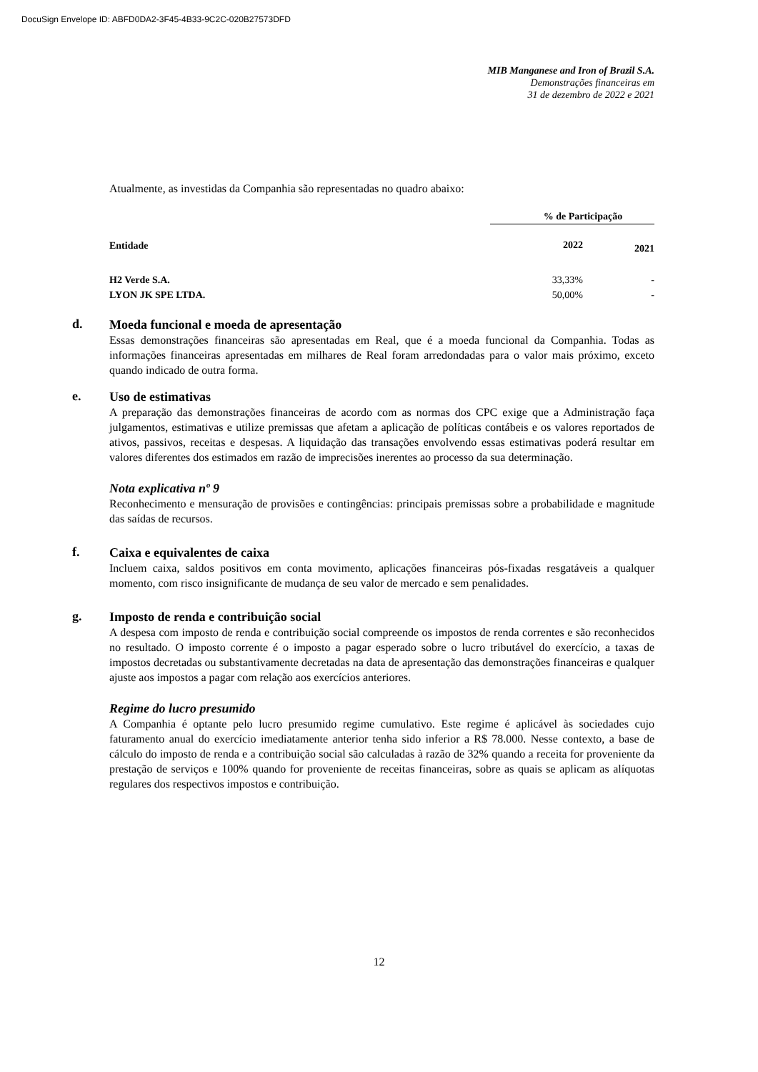DocuSign Envelope ID: ABFD0DA2-3F45-4B33-9C2C-020B27573DFD
MIB Manganese and Iron of Brazil S.A.
Demonstrações financeiras em
31 de dezembro de 2022 e 2021
Atualmente, as investidas da Companhia são representadas no quadro abaixo:
| Entidade | % de Participação | |
| --- | --- | --- |
| | 2022 | 2021 |
| H2 Verde S.A. | 33,33% | - |
| LYON JK SPE LTDA. | 50,00% | - |
d.
Moeda funcional e moeda de apresentação
Essas demonstrações financeiras são apresentadas em Real, que é a moeda funcional da Companhia. Todas as informações financeiras apresentadas em milhares de Real foram arredondadas para o valor mais próximo, exceto quando indicado de outra forma.
e.
Uso de estimativas
A preparação das demonstrações financeiras de acordo com as normas dos CPC exige que a Administração faça julgamentos, estimativas e utilize premissas que afetam a aplicação de políticas contábeis e os valores reportados de ativos, passivos, receitas e despesas. A liquidação das transações envolvendo essas estimativas poderá resultar em valores diferentes dos estimados em razão de imprecisões inerentes ao processo da sua determinação.
Nota explicativa nº 9
Reconhecimento e mensuração de provisões e contingências: principais premissas sobre a probabilidade e magnitude das saídas de recursos.
f.
Caixa e equivalentes de caixa
Incluem caixa, saldos positivos em conta movimento, aplicações financeiras pós-fixadas resgatáveis a qualquer momento, com risco insignificante de mudança de seu valor de mercado e sem penalidades.
g.
Imposto de renda e contribuição social
A despesa com imposto de renda e contribuição social compreende os impostos de renda correntes e são reconhecidos no resultado. O imposto corrente é o imposto a pagar esperado sobre o lucro tributável do exercício, a taxas de impostos decretadas ou substantivamente decretadas na data de apresentação das demonstrações financeiras e qualquer ajuste aos impostos a pagar com relação aos exercícios anteriores.
Regime do lucro presumido
A Companhia é optante pelo lucro presumido regime cumulativo. Este regime é aplicável às sociedades cujo faturamento anual do exercício imediatamente anterior tenha sido inferior a R$ 78.000. Nesse contexto, a base de cálculo do imposto de renda e a contribuição social são calculadas à razão de 32% quando a receita for proveniente da prestação de serviços e 100% quando for proveniente de receitas financeiras, sobre as quais se aplicam as alíquotas regulares dos respectivos impostos e contribuição.
12